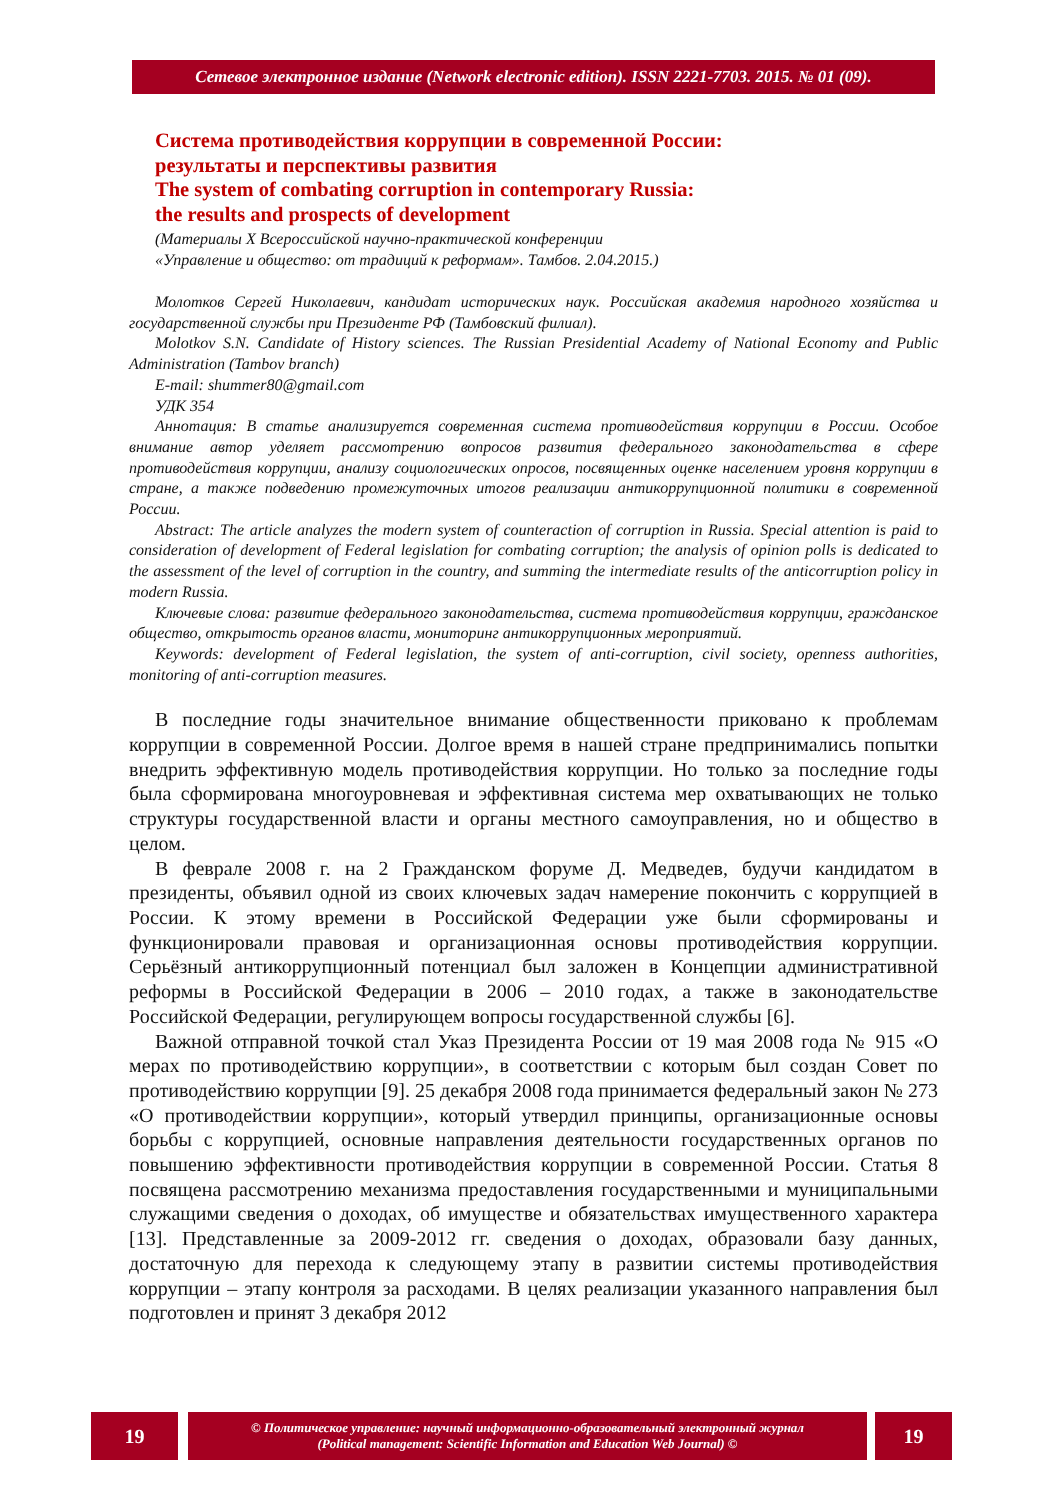Сетевое электронное издание (Network electronic edition). ISSN 2221-7703. 2015. № 01 (09).
Система противодействия коррупции в современной России:
результаты и перспективы развития
The system of combating corruption in contemporary Russia:
the results and prospects of development
(Материалы X Всероссийской научно-практической конференции
«Управление и общество: от традиций к реформам». Тамбов. 2.04.2015.)
Молотков Сергей Николаевич, кандидат исторических наук. Российская академия народного хозяйства и государственной службы при Президенте РФ (Тамбовский филиал).
Molotkov S.N. Candidate of History sciences. The Russian Presidential Academy of National Economy and Public Administration (Tambov branch)
E-mail: shummer80@gmail.com
УДК 354
Аннотация: В статье анализируется современная система противодействия коррупции в России. Особое внимание автор уделяет рассмотрению вопросов развития федерального законодательства в сфере противодействия коррупции, анализу социологических опросов, посвященных оценке населением уровня коррупции в стране, а также подведению промежуточных итогов реализации антикоррупционной политики в современной России.
Abstract: The article analyzes the modern system of counteraction of corruption in Russia. Special attention is paid to consideration of development of Federal legislation for combating corruption; the analysis of opinion polls is dedicated to the assessment of the level of corruption in the country, and summing the intermediate results of the anticorruption policy in modern Russia.
Ключевые слова: развитие федерального законодательства, система противодействия коррупции, гражданское общество, открытость органов власти, мониторинг антикоррупционных мероприятий.
Keywords: development of Federal legislation, the system of anti-corruption, civil society, openness authorities, monitoring of anti-corruption measures.
В последние годы значительное внимание общественности приковано к проблемам коррупции в современной России. Долгое время в нашей стране предпринимались попытки внедрить эффективную модель противодействия коррупции. Но только за последние годы была сформирована многоуровневая и эффективная система мер охватывающих не только структуры государственной власти и органы местного самоуправления, но и общество в целом.
В феврале 2008 г. на 2 Гражданском форуме Д. Медведев, будучи кандидатом в президенты, объявил одной из своих ключевых задач намерение покончить с коррупцией в России. К этому времени в Российской Федерации уже были сформированы и функционировали правовая и организационная основы противодействия коррупции. Серьёзный антикоррупционный потенциал был заложен в Концепции административной реформы в Российской Федерации в 2006 – 2010 годах, а также в законодательстве Российской Федерации, регулирующем вопросы государственной службы [6].
Важной отправной точкой стал Указ Президента России от 19 мая 2008 года № 915 «О мерах по противодействию коррупции», в соответствии с которым был создан Совет по противодействию коррупции [9]. 25 декабря 2008 года принимается федеральный закон № 273 «О противодействии коррупции», который утвердил принципы, организационные основы борьбы с коррупцией, основные направления деятельности государственных органов по повышению эффективности противодействия коррупции в современной России. Статья 8 посвящена рассмотрению механизма предоставления государственными и муниципальными служащими сведения о доходах, об имуществе и обязательствах имущественного характера [13]. Представленные за 2009-2012 гг. сведения о доходах, образовали базу данных, достаточную для перехода к следующему этапу в развитии системы противодействия коррупции – этапу контроля за расходами. В целях реализации указанного направления был подготовлен и принят 3 декабря 2012
19
© Политическое управление: научный информационно-образовательный электронный журнал
(Political management: Scientific Information and Education Web Journal) ©
19